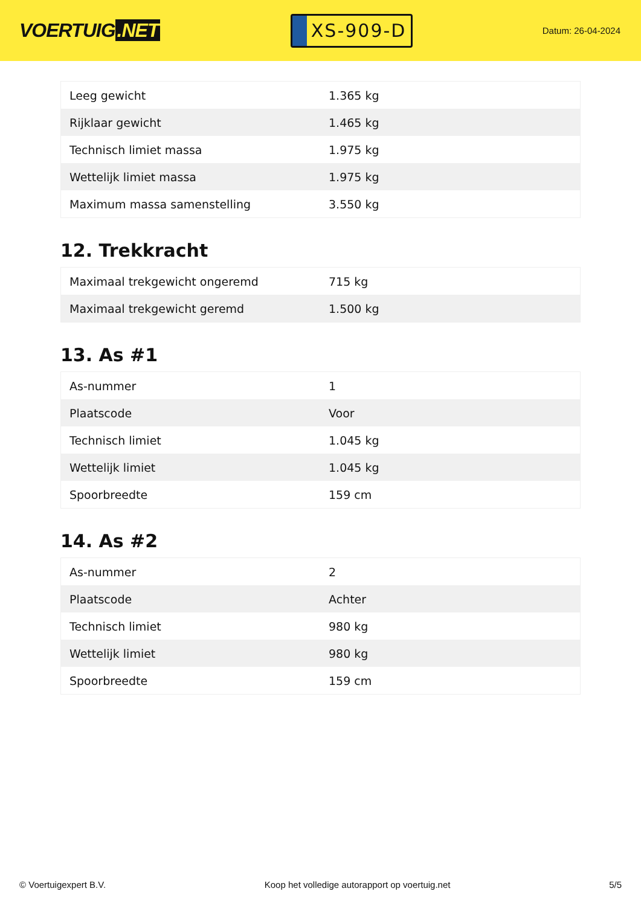VOERTUIG.NET
XS-909-D
Datum: 26-04-2024
| Leeg gewicht | 1.365 kg |
| Rijklaar gewicht | 1.465 kg |
| Technisch limiet massa | 1.975 kg |
| Wettelijk limiet massa | 1.975 kg |
| Maximum massa samenstelling | 3.550 kg |
12. Trekkracht
| Maximaal trekgewicht ongeremd | 715 kg |
| Maximaal trekgewicht geremd | 1.500 kg |
13. As #1
| As-nummer | 1 |
| Plaatscode | Voor |
| Technisch limiet | 1.045 kg |
| Wettelijk limiet | 1.045 kg |
| Spoorbreedte | 159 cm |
14. As #2
| As-nummer | 2 |
| Plaatscode | Achter |
| Technisch limiet | 980 kg |
| Wettelijk limiet | 980 kg |
| Spoorbreedte | 159 cm |
© Voertuigexpert B.V. Koop het volledige autorapport op voertuig.net 5/5